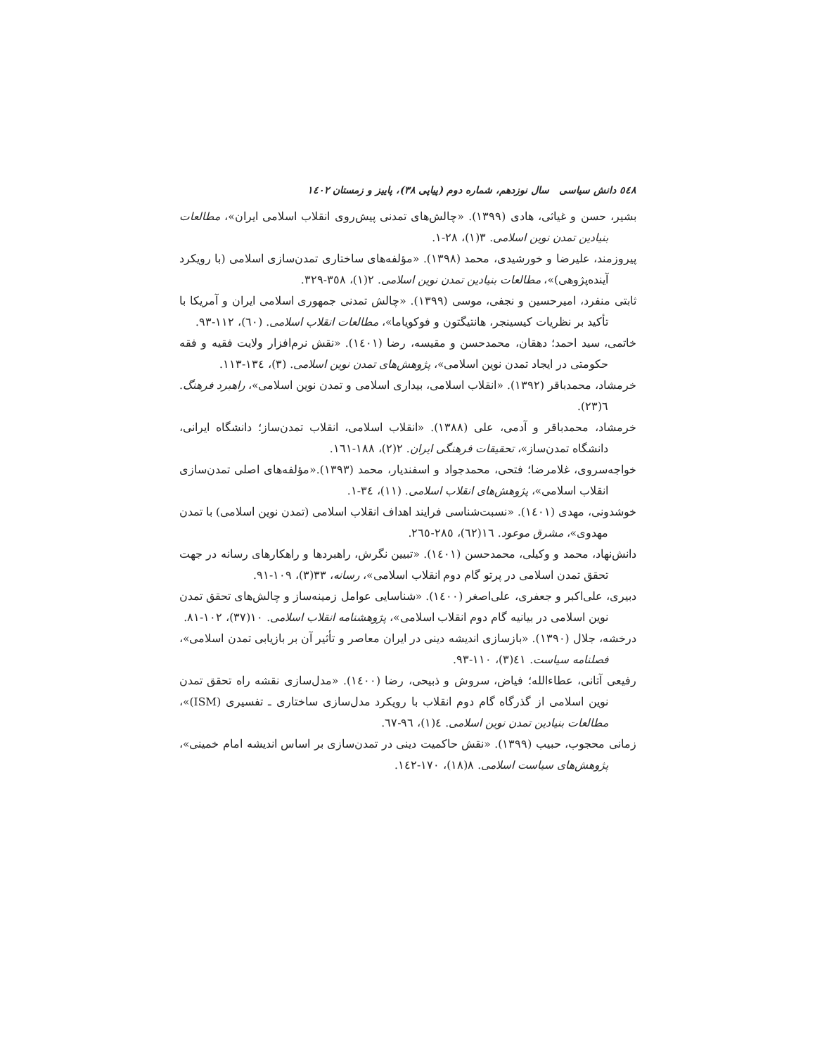٥٤٨ دانش سیاسی سال نوزدهم، شماره دوم (پیاپی ٣٨)، پاییز و زمستان ١٤٠٢
بشیر، حسن و غیاثی، هادی (١٣٩٩). «چالش‌های تمدنی پیش‌روی انقلاب اسلامی ایران»، مطالعات بنیادین تمدن نوین اسلامی. ٣(١)، ٢٨-١.
پیروزمند، علیرضا و خورشیدی، محمد (١٣٩٨). «مؤلفه‌های ساختاری تمدن‌سازی اسلامی (با رویکرد آینده‌پژوهی)»، مطالعات بنیادین تمدن نوین اسلامی. ٢(١)، ٣٥٨-٣٢٩.
ثابتی منفرد، امیرحسین و نجفی، موسی (١٣٩٩). «چالش تمدنی جمهوری اسلامی ایران و آمریکا با تأکید بر نظریات کیسینجر، هانتیگتون و فوکویاما»، مطالعات انقلاب اسلامی. (٦٠)، ١١٢-٩٣.
خاتمی، سید احمد؛ دهقان، محمدحسن و مقیسه، رضا (١٤٠١). «نقش نرم‌افزار ولایت فقیه و فقه حکومتی در ایجاد تمدن نوین اسلامی»، پژوهش‌های تمدن نوین اسلامی. (٣)، ١٣٤-١١٣.
خرمشاد، محمدباقر (١٣٩٢). «انقلاب اسلامی، بیداری اسلامی و تمدن نوین اسلامی»، راهبرد فرهنگ. ٦(٢٣).
خرمشاد، محمدباقر و آدمی، علی (١٣٨٨). «انقلاب اسلامی، انقلاب تمدن‌ساز؛ دانشگاه ایرانی، دانشگاه تمدن‌ساز»، تحقیقات فرهنگی ایران. ٢(٢)، ١٨٨-١٦١.
خواجه‌سروی، غلامرضا؛ فتحی، محمدجواد و اسفندیار، محمد (١٣٩٣).«مؤلفه‌های اصلی تمدن‌سازی انقلاب اسلامی»، پژوهش‌های انقلاب اسلامی. (١١)، ٣٤-١.
خوشدونی، مهدی (١٤٠١). «نسبت‌شناسی فرایند اهداف انقلاب اسلامی (تمدن نوین اسلامی) با تمدن مهدوی»، مشرق موعود. ١٦(٦٢)، ٢٨٥-٢٦٥.
دانش‌نهاد، محمد و وکیلی، محمدحسن (١٤٠١). «تبیین نگرش، راهبردها و راهکارهای رسانه در جهت تحقق تمدن اسلامی در پرتو گام دوم انقلاب اسلامی»، رسانه، ٣٣(٣)، ١٠٩-٩١.
دبیری، علی‌اکبر و جعفری، علی‌اصغر (١٤٠٠). «شناسایی عوامل زمینه‌ساز و چالش‌های تحقق تمدن نوین اسلامی در بیانیه گام دوم انقلاب اسلامی»، پژوهشنامه انقلاب اسلامی. ١٠(٣٧)، ١٠٢-٨١.
درخشه، جلال (١٣٩٠). «بازسازی اندیشه دینی در ایران معاصر و تأثیر آن بر بازیابی تمدن اسلامی»، فصلنامه سیاست. ٤١(٣)، ١١٠-٩٣.
رفیعی آتانی، عطاءالله؛ فیاض، سروش و ذبیحی، رضا (١٤٠٠). «مدل‌سازی نقشه راه تحقق تمدن نوین اسلامی از گذرگاه گام دوم انقلاب با رویکرد مدل‌سازی ساختاری ـ تفسیری (ISM)»، مطالعات بنیادین تمدن نوین اسلامی. ٤(١)، ٩٦-٦٧.
زمانی محجوب، حبیب (١٣٩٩). «نقش حاکمیت دینی در تمدن‌سازی بر اساس اندیشه امام خمینی»، پژوهش‌های سیاست اسلامی. ٨(١٨)، ١٧٠-١٤٢.